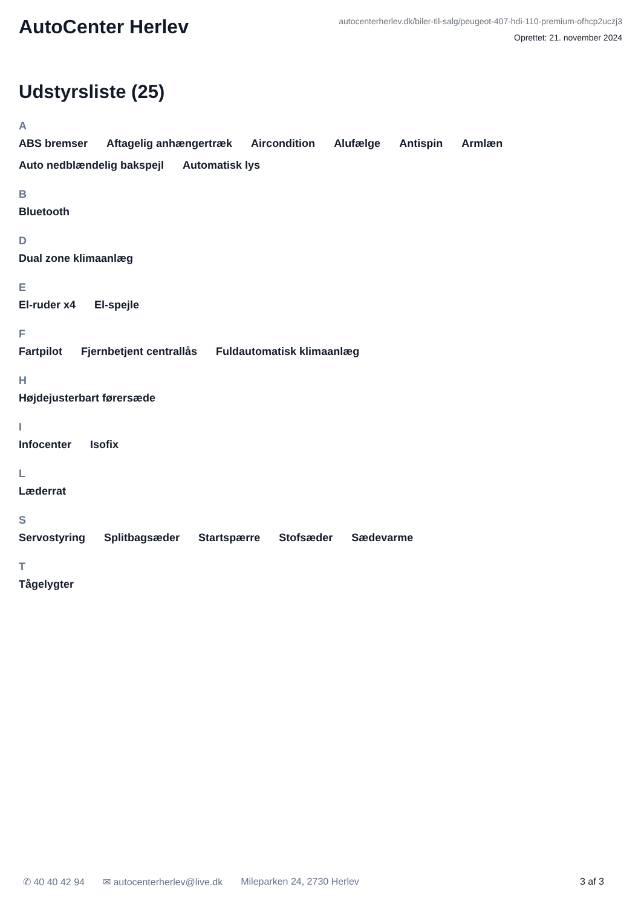AutoCenter Herlev
autocenterherlev.dk/biler-til-salg/peugeot-407-hdi-110-premium-ofhcp2uczj3
Oprettet: 21. november 2024
Udstyrsliste (25)
A
ABS bremser Aftagelig anhængertræk Aircondition Alufælge Antispin Armlæn Auto nedblændelig bakspejl Automatisk lys
B
Bluetooth
D
Dual zone klimaanlæg
E
El-ruder x4 El-spejle
F
Fartpilot Fjernbetjent centrallås Fuldautomatisk klimaanlæg
H
Højdejusterbart førersæde
I
Infocenter Isofix
L
Læderrat
S
Servostyring Splitbagsæder Startspærre Stofsæder Sædevarme
T
Tågelygter
✆ 40 40 42 94 ✉ autocenterherlev@live.dk Mileparken 24, 2730 Herlev 3 af 3